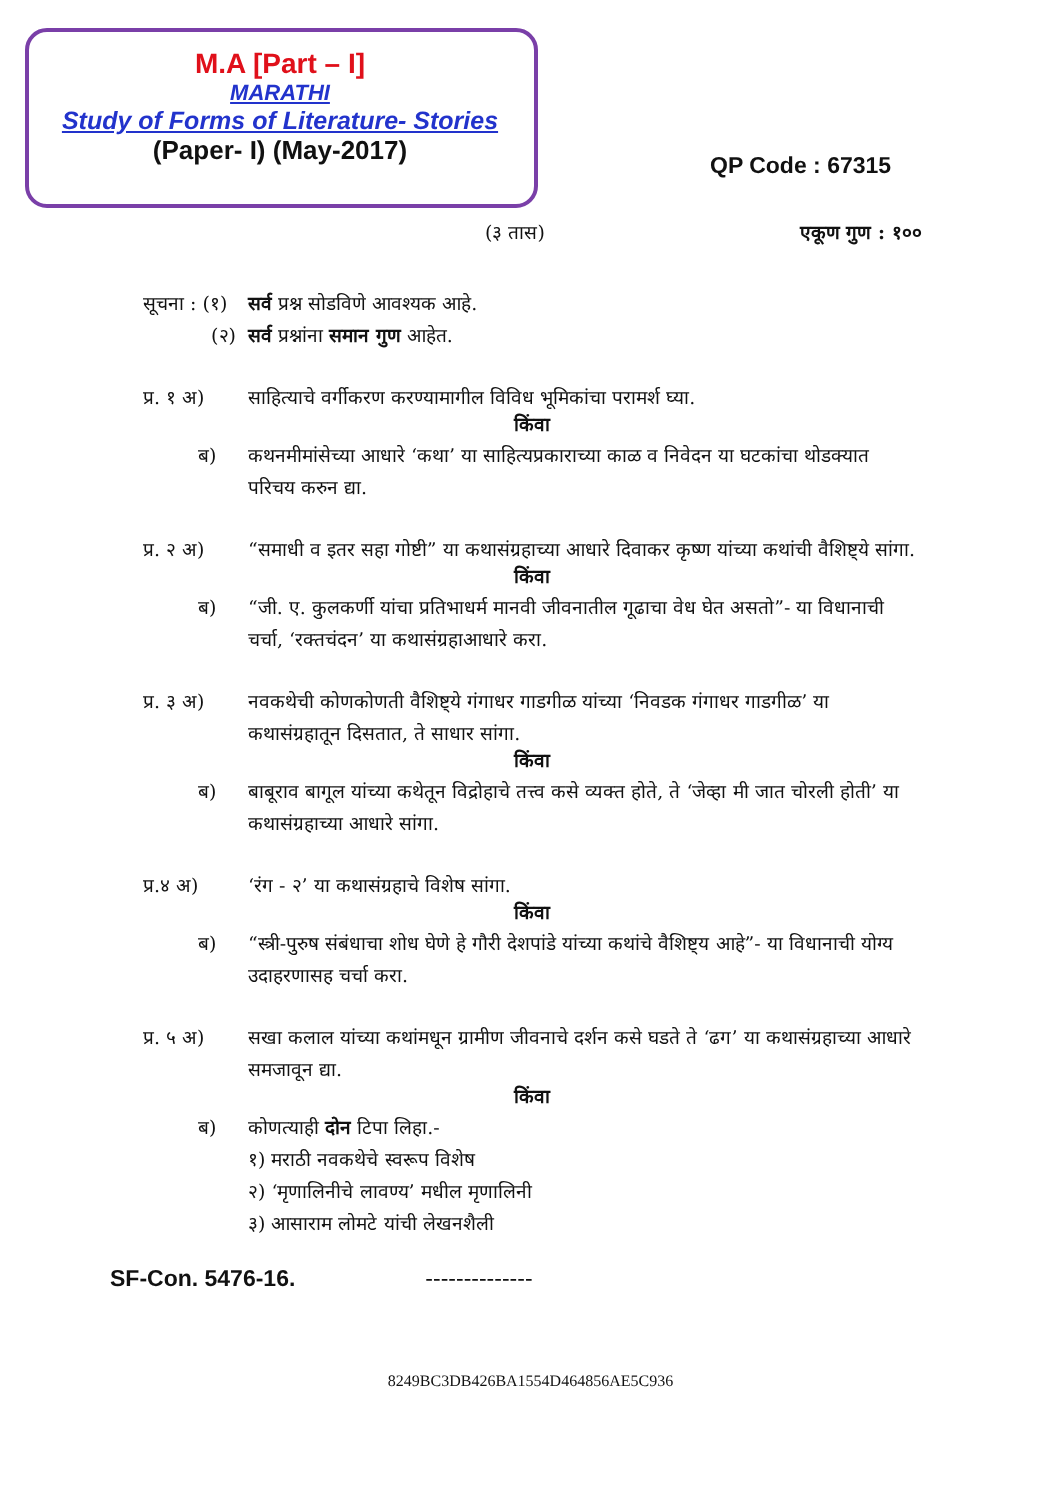M.A [Part – I]
MARATHI
Study of Forms of Literature- Stories
(Paper- I) (May-2017)
QP Code : 67315
(३ तास) एकूण गुण : १००
सूचना : (१)
सर्व प्रश्न सोडविणे आवश्यक आहे.
(२) सर्व प्रश्नांना समान गुण आहेत.
प्र. १ अ) साहित्याचे वर्गीकरण करण्यामागील विविध भूमिकांचा परामर्श घ्या.
किंवा
ब) कथनमीमांसेच्या आधारे ‘कथा’ या साहित्यप्रकाराच्या काळ व निवेदन या घटकांचा थोडक्यात परिचय करुन द्या.
प्र. २ अ) “समाधी व इतर सहा गोष्टी” या कथासंग्रहाच्या आधारे दिवाकर कृष्ण यांच्या कथांची वैशिष्ट्ये सांगा.
किंवा
ब) “जी. ए. कुलकर्णी यांचा प्रतिभाधर्म मानवी जीवनातील गूढाचा वेध घेत असतो”- या विधानाची चर्चा, ‘रक्तचंदन’ या कथासंग्रहाआधारे करा.
प्र. ३ अ) नवकथेची कोणकोणती वैशिष्ट्ये गंगाधर गाडगीळ यांच्या ‘निवडक गंगाधर गाडगीळ’ या कथासंग्रहातून दिसतात, ते साधार सांगा.
किंवा
ब) बाबूराव बागूल यांच्या कथेतून विद्रोहाचे तत्त्व कसे व्यक्त होते, ते ‘जेव्हा मी जात चोरली होती’ या कथासंग्रहाच्या आधारे सांगा.
प्र.४ अ) ‘रंग - २’ या कथासंग्रहाचे विशेष सांगा.
किंवा
ब) “स्त्री-पुरुष संबंधाचा शोध घेणे हे गौरी देशपांडे यांच्या कथांचे वैशिष्ट्य आहे”- या विधानाची योग्य उदाहरणासह चर्चा करा.
प्र. ५ अ) सखा कलाल यांच्या कथांमधून ग्रामीण जीवनाचे दर्शन कसे घडते ते ‘ढग’ या कथासंग्रहाच्या आधारे समजावून द्या.
किंवा
ब) कोणत्याही दोन टिपा लिहा.-
१) मराठी नवकथेचे स्वरूप विशेष
२) ‘मृणालिनीचे लावण्य’ मधील मृणालिनी
३) आसाराम लोमटे यांची लेखनशैली
SF-Con. 5476-16. --------------
8249BC3DB426BA1554D464856AE5C936